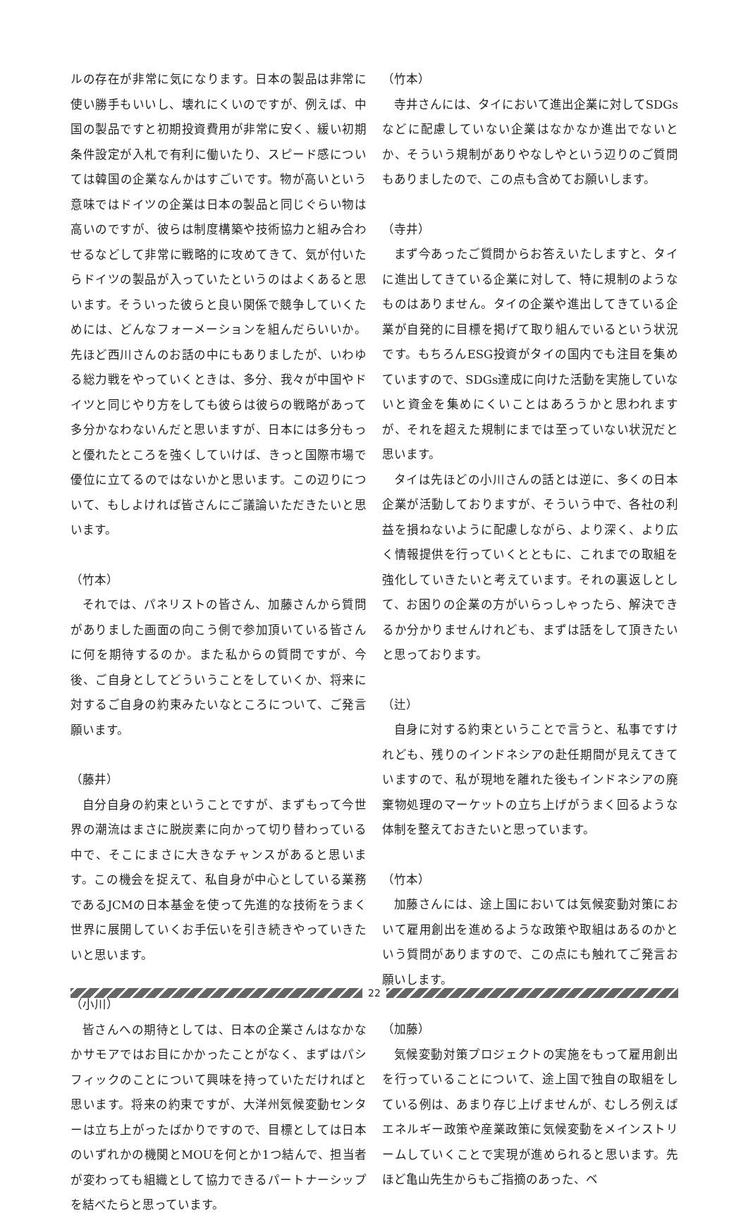ルの存在が非常に気になります。日本の製品は非常に使い勝手もいいし、壊れにくいのですが、例えば、中国の製品ですと初期投資費用が非常に安く、緩い初期条件設定が入札で有利に働いたり、スピード感については韓国の企業なんかはすごいです。物が高いという意味ではドイツの企業は日本の製品と同じぐらい物は高いのですが、彼らは制度構築や技術協力と組み合わせるなどして非常に戦略的に攻めてきて、気が付いたらドイツの製品が入っていたというのはよくあると思います。そういった彼らと良い関係で競争していくためには、どんなフォーメーションを組んだらいいか。先ほど西川さんのお話の中にもありましたが、いわゆる総力戦をやっていくときは、多分、我々が中国やドイツと同じやり方をしても彼らは彼らの戦略があって多分かなわないんだと思いますが、日本には多分もっと優れたところを強くしていけば、きっと国際市場で優位に立てるのではないかと思います。この辺りについて、もしよければ皆さんにご議論いただきたいと思います。
（竹本）
それでは、パネリストの皆さん、加藤さんから質問がありました画面の向こう側で参加頂いている皆さんに何を期待するのか。また私からの質問ですが、今後、ご自身としてどういうことをしていくか、将来に対するご自身の約束みたいなところについて、ご発言願います。
（藤井）
自分自身の約束ということですが、まずもって今世界の潮流はまさに脱炭素に向かって切り替わっている中で、そこにまさに大きなチャンスがあると思います。この機会を捉えて、私自身が中心としている業務であるJCMの日本基金を使って先進的な技術をうまく世界に展開していくお手伝いを引き続きやっていきたいと思います。
（小川）
皆さんへの期待としては、日本の企業さんはなかなかサモアではお目にかかったことがなく、まずはパシフィックのことについて興味を持っていただければと思います。将来の約束ですが、大洋州気候変動センターは立ち上がったばかりですので、目標としては日本のいずれかの機関とMOUを何とか1つ結んで、担当者が変わっても組織として協力できるパートナーシップを結べたらと思っています。
（竹本）
寺井さんには、タイにおいて進出企業に対してSDGsなどに配慮していない企業はなかなか進出でないとか、そういう規制がありやなしやという辺りのご質問もありましたので、この点も含めてお願いします。
（寺井）
まず今あったご質問からお答えいたしますと、タイに進出してきている企業に対して、特に規制のようなものはありません。タイの企業や進出してきている企業が自発的に目標を掲げて取り組んでいるという状況です。もちろんESG投資がタイの国内でも注目を集めていますので、SDGs達成に向けた活動を実施していないと資金を集めにくいことはあろうかと思われますが、それを超えた規制にまでは至っていない状況だと思います。
タイは先ほどの小川さんの話とは逆に、多くの日本企業が活動しておりますが、そういう中で、各社の利益を損ねないように配慮しながら、より深く、より広く情報提供を行っていくとともに、これまでの取組を強化していきたいと考えています。それの裏返しとして、お困りの企業の方がいらっしゃったら、解決できるか分かりませんけれども、まずは話をして頂きたいと思っております。
（辻）
自身に対する約束ということで言うと、私事ですけれども、残りのインドネシアの赴任期間が見えてきていますので、私が現地を離れた後もインドネシアの廃棄物処理のマーケットの立ち上げがうまく回るような体制を整えておきたいと思っています。
（竹本）
加藤さんには、途上国においては気候変動対策において雇用創出を進めるような政策や取組はあるのかという質問がありますので、この点にも触れてご発言お願いします。
（加藤）
気候変動対策プロジェクトの実施をもって雇用創出を行っていることについて、途上国で独自の取組をしている例は、あまり存じ上げませんが、むしろ例えばエネルギー政策や産業政策に気候変動をメインストリームしていくことで実現が進められると思います。先ほど亀山先生からもご指摘のあった、ベ
22